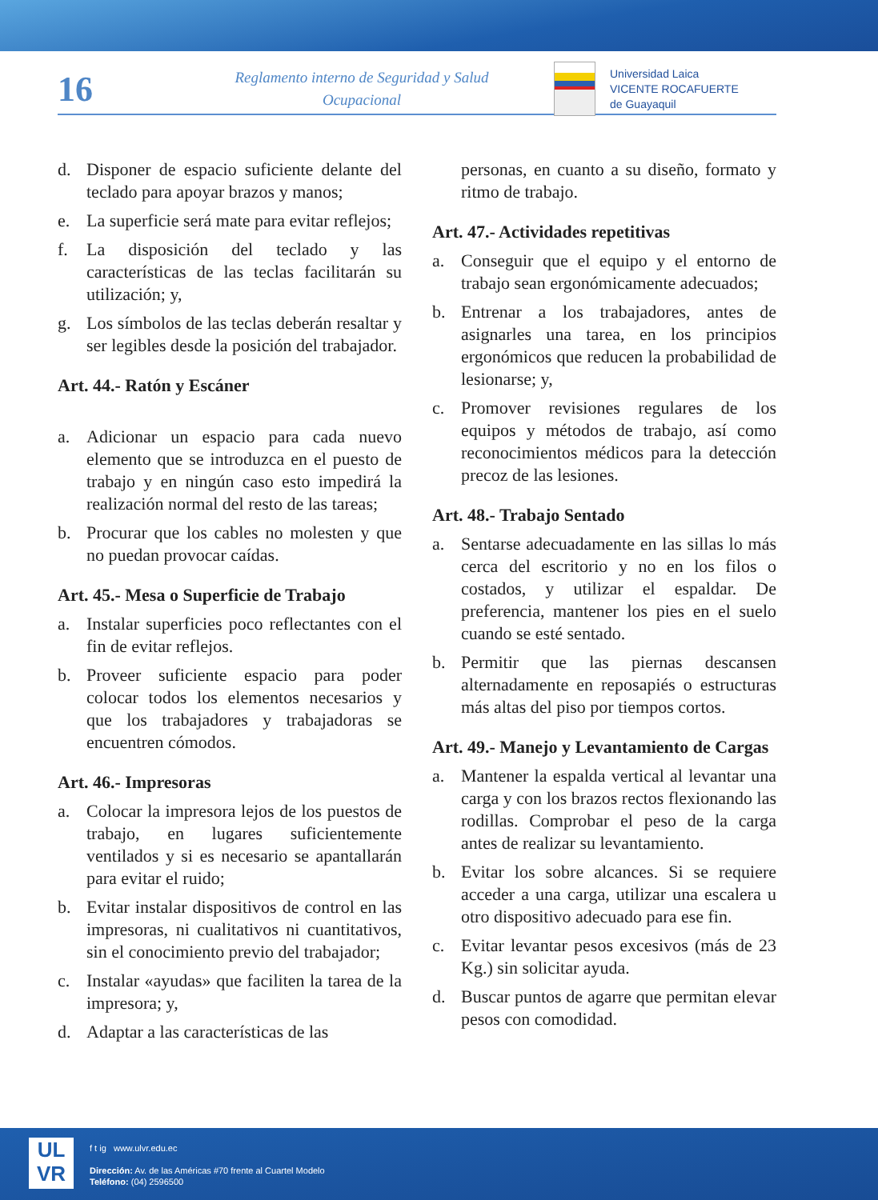16
Reglamento interno de Seguridad y Salud Ocupacional
Universidad Laica
VICENTE ROCAFUERTE
de Guayaquil
d. Disponer de espacio suficiente delante del teclado para apoyar brazos y manos;
e. La superficie será mate para evitar reflejos;
f. La disposición del teclado y las características de las teclas facilitarán su utilización; y,
g. Los símbolos de las teclas deberán resaltar y ser legibles desde la posición del trabajador.
Art. 44.- Ratón y Escáner
a. Adicionar un espacio para cada nuevo elemento que se introduzca en el puesto de trabajo y en ningún caso esto impedirá la realización normal del resto de las tareas;
b. Procurar que los cables no molesten y que no puedan provocar caídas.
Art. 45.- Mesa o Superficie de Trabajo
a. Instalar superficies poco reflectantes con el fin de evitar reflejos.
b. Proveer suficiente espacio para poder colocar todos los elementos necesarios y que los trabajadores y trabajadoras se encuentren cómodos.
Art. 46.- Impresoras
a. Colocar la impresora lejos de los puestos de trabajo, en lugares suficientemente ventilados y si es necesario se apantallarán para evitar el ruido;
b. Evitar instalar dispositivos de control en las impresoras, ni cualitativos ni cuantitativos, sin el conocimiento previo del trabajador;
c. Instalar «ayudas» que faciliten la tarea de la impresora; y,
d. Adaptar a las características de las
personas, en cuanto a su diseño, formato y ritmo de trabajo.
Art. 47.- Actividades repetitivas
a. Conseguir que el equipo y el entorno de trabajo sean ergonómicamente adecuados;
b. Entrenar a los trabajadores, antes de asignarles una tarea, en los principios ergonómicos que reducen la probabilidad de lesionarse; y,
c. Promover revisiones regulares de los equipos y métodos de trabajo, así como reconocimientos médicos para la detección precoz de las lesiones.
Art. 48.- Trabajo Sentado
a. Sentarse adecuadamente en las sillas lo más cerca del escritorio y no en los filos o costados, y utilizar el espaldar. De preferencia, mantener los pies en el suelo cuando se esté sentado.
b. Permitir que las piernas descansen alternadamente en reposapiés o estructuras más altas del piso por tiempos cortos.
Art. 49.- Manejo y Levantamiento de Cargas
a. Mantener la espalda vertical al levantar una carga y con los brazos rectos flexionando las rodillas. Comprobar el peso de la carga antes de realizar su levantamiento.
b. Evitar los sobre alcances. Si se requiere acceder a una carga, utilizar una escalera u otro dispositivo adecuado para ese fin.
c. Evitar levantar pesos excesivos (más de 23 Kg.) sin solicitar ayuda.
d. Buscar puntos de agarre que permitan elevar pesos con comodidad.
UL
VR
f t ig www.ulvr.edu.ec
Dirección: Av. de las Américas #70 frente al Cuartel Modelo
Teléfono: (04) 2596500